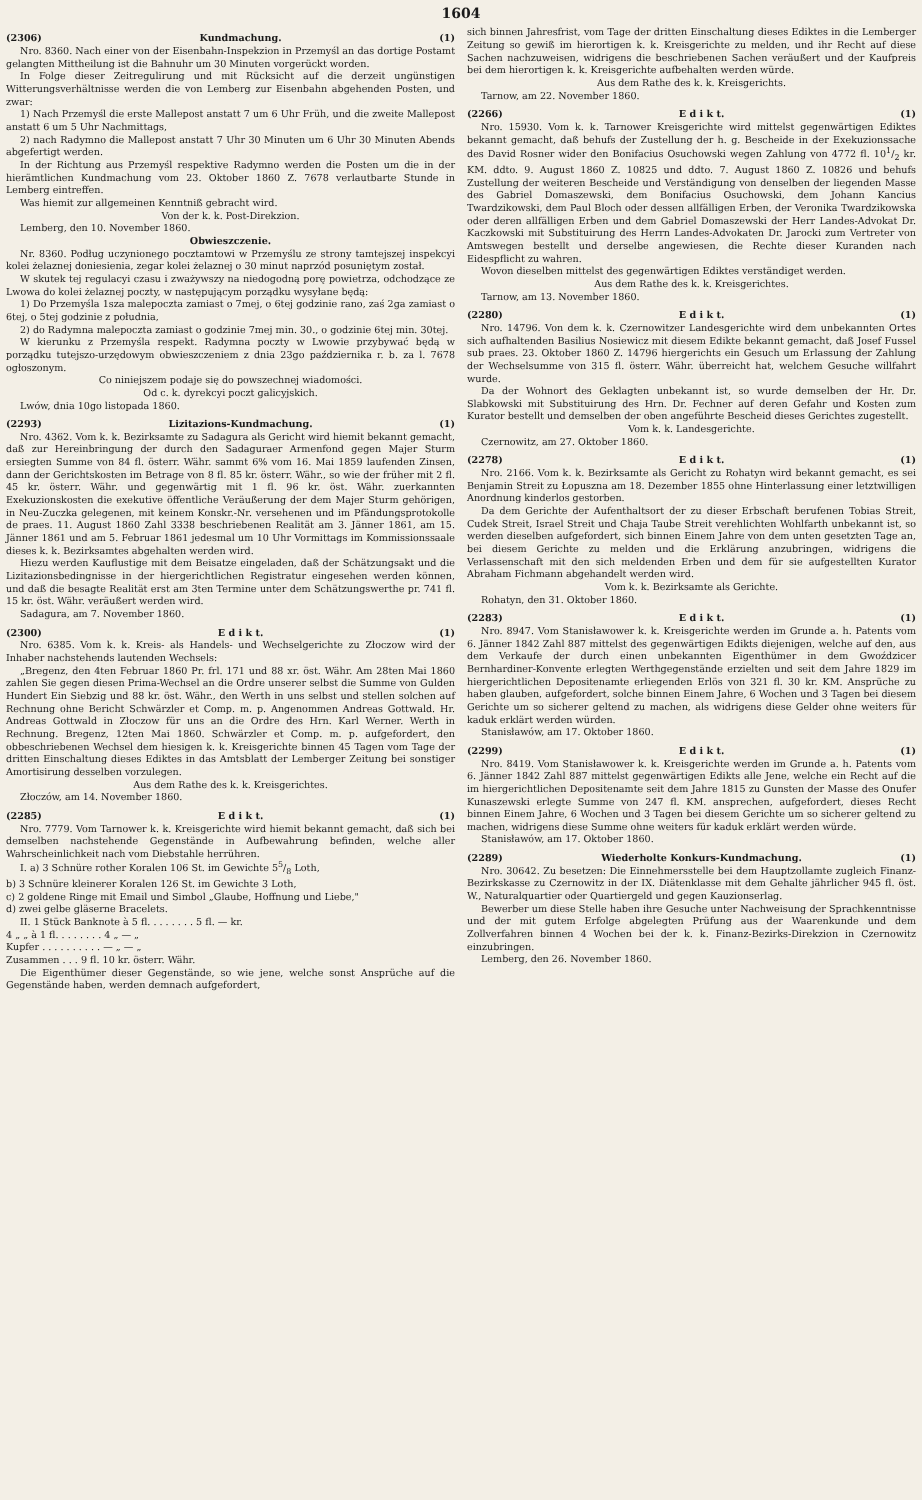1604
(2306) Kundmachung. (1)
Nro. 8360. Nach einer von der Eisenbahn-Inspekzion in Przemyśl an das dortige Postamt gelangten Mittheilung ist die Bahnuhr um 30 Minuten vorgerückt worden.
In Folge dieser Zeitregulirung und mit Rücksicht auf die derzeit ungünstigen Witterungsverhältnisse werden die von Lemberg zur Eisenbahn abgehenden Posten, und zwar:
1) Nach Przemyśl die erste Mallepost anstatt 7 um 6 Uhr Früh, und die zweite Mallepost anstatt 6 um 5 Uhr Nachmittags,
2) nach Radymno die Mallepost anstatt 7 Uhr 30 Minuten um 6 Uhr 30 Minuten Abends abgefertigt werden.
In der Richtung aus Przemyśl respektive Radymno werden die Posten um die in der hierämtlichen Kundmachung vom 23. Oktober 1860 Z. 7678 verlautbarte Stunde in Lemberg eintreffen.
Was hiemit zur allgemeinen Kenntniß gebracht wird.
Von der k. k. Post-Direkzion.
Lemberg, den 10. November 1860.
Obwieszczenie.
Nr. 8360. Podług uczynionego pocztamtowi w Przemyślu ze strony tamtejszej inspekcyi kolei żelaznej doniesienia, zegar kolei żelaznej o 30 minut naprzód posuniętym został.
W skutek tej regulacyi czasu i zważywszy na niedogodną porę powietrza, odchodzące ze Lwowa do kolei żelaznej poczty, w następującym porządku wysyłane będą:
1) Do Przemyśla 1sza malepoczta zamiast o 7mej, o 6tej godzinie rano, zaś 2ga zamiast o 6tej, o 5tej godzinie z południa,
2) do Radymna malepoczta zamiast o godzinie 7mej min. 30., o godzinie 6tej min. 30tej.
W kierunku z Przemyśla respekt. Radymna poczty w Lwowie przybywać będą w porządku tutejszo-urzędowym obwieszczeniem z dnia 23go października r. b. za l. 7678 ogłoszonym.
Co niniejszem podaje się do powszechnej wiadomości.
Od c. k. dyrekcyi poczt galicyjskich.
Lwów, dnia 10go listopada 1860.
(2293) Lizitazions-Kundmachung. (1)
Nro. 4362. Vom k. k. Bezirksamte zu Sadagura als Gericht wird hiemit bekannt gemacht, daß zur Hereinbringung der durch den Sadaguraer Armenfond gegen Majer Sturm ersiegten Summe von 84 fl. österr. Währ. sammt 6% vom 16. Mai 1859 laufenden Zinsen, dann der Gerichtskosten im Betrage von 8 fl. 85 kr. österr. Währ., so wie der früher mit 2 fl. 45 kr. österr. Währ. und gegenwärtig mit 1 fl. 96 kr. öst. Währ. zuerkannten Exekuzionskosten die exekutive öffentliche Veräußerung der dem Majer Sturm gehörigen, in Neu-Zuczka gelegenen, mit keinem Konskr.-Nr. versehenen und im Pfändungsprotokolle de praes. 11. August 1860 Zahl 3338 beschriebenen Realität am 3. Jänner 1861, am 15. Jänner 1861 und am 5. Februar 1861 jedesmal um 10 Uhr Vormittags im Kommissionssaale dieses k. k. Bezirksamtes abgehalten werden wird.
Hiezu werden Kauflustige mit dem Beisatze eingeladen, daß der Schätzungsakt und die Lizitazionsbedingnisse in der hiergerichtlichen Registratur eingesehen werden können, und daß die besagte Realität erst am 3ten Termine unter dem Schätzungswerthe pr. 741 fl. 15 kr. öst. Währ. veräußert werden wird.
Sadagura, am 7. November 1860.
(2300) E d i k t. (1)
Nro. 6385. Vom k. k. Kreis- als Handels- und Wechselgerichte zu Złoczow wird der Inhaber nachstehends lautenden Wechsels:
„Bregenz, den 4ten Februar 1860 Pr. frl. 171 und 88 xr. öst. Währ. Am 28ten Mai 1860 zahlen Sie gegen diesen Prima-Wechsel an die Ordre unserer selbst die Summe von Gulden Hundert Ein Siebzig und 88 kr. öst. Währ., den Werth in uns selbst und stellen solchen auf Rechnung ohne Bericht Schwärzler et Comp. m. p. Angenommen Andreas Gottwald. Hr. Andreas Gottwald in Złoczow für uns an die Ordre des Hrn. Karl Werner. Werth in Rechnung. Bregenz, 12ten Mai 1860. Schwärzler et Comp. m. p. aufgefordert, den obbeschriebenen Wechsel dem hiesigen k. k. Kreisgerichte binnen 45 Tagen vom Tage der dritten Einschaltung dieses Ediktes in das Amtsblatt der Lemberger Zeitung bei sonstiger Amortisirung desselben vorzulegen.
Aus dem Rathe des k. k. Kreisgerichtes.
Złoczów, am 14. November 1860.
(2285) E d i k t. (1)
Nro. 7779. Vom Tarnower k. k. Kreisgerichte wird hiemit bekannt gemacht, daß sich bei demselben nachstehende Gegenstände in Aufbewahrung befinden, welche aller Wahrscheinlichkeit nach vom Diebstahle herrühren.
I. a) 3 Schnüre rother Koralen 106 St. im Gewichte 55/8 Loth,
b) 3 Schnüre kleinerer Koralen 126 St. im Gewichte 3 Loth,
c) 2 goldene Ringe mit Email und Simbol „Glaube, Hoffnung und Liebe,"
d) zwei gelbe gläserne Bracelets.
II. 1 Stück Banknote à 5 fl. . . . . . . . 5 fl. — kr.
4 „ „ à 1 fl. . . . . . . . 4 „ — „
Kupfer . . . . . . . . . . — „ — „
Zusammen . . . 9 fl. 10 kr. österr. Währ.
Die Eigenthümer dieser Gegenstände, so wie jene, welche sonst Ansprüche auf die Gegenstände haben, werden demnach aufgefordert,
sich binnen Jahresfrist, vom Tage der dritten Einschaltung dieses Ediktes in die Lemberger Zeitung so gewiß im hierortigen k. k. Kreisgerichte zu melden, und ihr Recht auf diese Sachen nachzuweisen, widrigens die beschriebenen Sachen veräußert und der Kaufpreis bei dem hierortigen k. k. Kreisgerichte aufbehalten werden würde.
Aus dem Rathe des k. k. Kreisgerichts.
Tarnow, am 22. November 1860.
(2266) E d i k t. (1)
Nro. 15930. Vom k. k. Tarnower Kreisgerichte wird mittelst gegenwärtigen Ediktes bekannt gemacht, daß behufs der Zustellung der h. g. Bescheide in der Exekuzionssache des David Rosner wider den Bonifacius Osuchowski wegen Zahlung von 4772 fl. 101/2 kr. KM. ddto. 9. August 1860 Z. 10825 und ddto. 7. August 1860 Z. 10826 und behufs Zustellung der weiteren Bescheide und Verständigung von denselben der liegenden Masse des Gabriel Domaszewski, dem Bonifacius Osuchowski, dem Johann Kancius Twardzikowski, dem Paul Bloch oder dessen allfälligen Erben, der Veronika Twardzikowska oder deren allfälligen Erben und dem Gabriel Domaszewski der Herr Landes-Advokat Dr. Kaczkowski mit Substituirung des Herrn Landes-Advokaten Dr. Jarocki zum Vertreter von Amtswegen bestellt und derselbe angewiesen, die Rechte dieser Kuranden nach Eidespflicht zu wahren.
Wovon dieselben mittelst des gegenwärtigen Ediktes verständiget werden.
Aus dem Rathe des k. k. Kreisgerichtes.
Tarnow, am 13. November 1860.
(2280) E d i k t. (1)
Nro. 14796. Von dem k. k. Czernowitzer Landesgerichte wird dem unbekannten Ortes sich aufhaltenden Basilius Nosiewicz mit diesem Edikte bekannt gemacht, daß Josef Fussel sub praes. 23. Oktober 1860 Z. 14796 hiergerichts ein Gesuch um Erlassung der Zahlung der Wechselsumme von 315 fl. österr. Währ. überreicht hat, welchem Gesuche willfahrt wurde.
Da der Wohnort des Geklagten unbekannt ist, so wurde demselben der Hr. Dr. Slabkowski mit Substituirung des Hrn. Dr. Fechner auf deren Gefahr und Kosten zum Kurator bestellt und demselben der oben angeführte Bescheid dieses Gerichtes zugestellt.
Vom k. k. Landesgerichte.
Czernowitz, am 27. Oktober 1860.
(2278) E d i k t. (1)
Nro. 2166. Vom k. k. Bezirksamte als Gericht zu Rohatyn wird bekannt gemacht, es sei Benjamin Streit zu Łopuszna am 18. Dezember 1855 ohne Hinterlassung einer letztwilligen Anordnung kinderlos gestorben.
Da dem Gerichte der Aufenthaltsort der zu dieser Erbschaft berufenen Tobias Streit, Cudek Streit, Israel Streit und Chaja Taube Streit verehlichten Wohlfarth unbekannt ist, so werden dieselben aufgefordert, sich binnen Einem Jahre von dem unten gesetzten Tage an, bei diesem Gerichte zu melden und die Erklärung anzubringen, widrigens die Verlassenschaft mit den sich meldenden Erben und dem für sie aufgestellten Kurator Abraham Fichmann abgehandelt werden wird.
Vom k. k. Bezirksamte als Gerichte.
Rohatyn, den 31. Oktober 1860.
(2283) E d i k t. (1)
Nro. 8947. Vom Stanisławower k. k. Kreisgerichte werden im Grunde a. h. Patents vom 6. Jänner 1842 Zahl 887 mittelst des gegenwärtigen Edikts diejenigen, welche auf den, aus dem Verkaufe der durch einen unbekannten Eigenthümer in dem Gwoździcer Bernhardiner-Konvente erlegten Werthgegenstände erzielten und seit dem Jahre 1829 im hiergerichtlichen Depositenamte erliegenden Erlös von 321 fl. 30 kr. KM. Ansprüche zu haben glauben, aufgefordert, solche binnen Einem Jahre, 6 Wochen und 3 Tagen bei diesem Gerichte um so sicherer geltend zu machen, als widrigens diese Gelder ohne weiters für kaduk erklärt werden würden.
Stanisławów, am 17. Oktober 1860.
(2299) E d i k t. (1)
Nro. 8419. Vom Stanisławower k. k. Kreisgerichte werden im Grunde a. h. Patents vom 6. Jänner 1842 Zahl 887 mittelst gegenwärtigen Edikts alle Jene, welche ein Recht auf die im hiergerichtlichen Depositenamte seit dem Jahre 1815 zu Gunsten der Masse des Onufer Kunaszewski erlegte Summe von 247 fl. KM. ansprechen, aufgefordert, dieses Recht binnen Einem Jahre, 6 Wochen und 3 Tagen bei diesem Gerichte um so sicherer geltend zu machen, widrigens diese Summe ohne weiters für kaduk erklärt werden würde.
Stanisławów, am 17. Oktober 1860.
(2289) Wiederholte Konkurs-Kundmachung. (1)
Nro. 30642. Zu besetzen: Die Einnehmersstelle bei dem Hauptzollamte zugleich Finanz-Bezirkskasse zu Czernowitz in der IX. Diätenklasse mit dem Gehalte jährlicher 945 fl. öst. W., Naturalquartier oder Quartiergeld und gegen Kauzionserlag.
Bewerber um diese Stelle haben ihre Gesuche unter Nachweisung der Sprachkenntnisse und der mit gutem Erfolge abgelegten Prüfung aus der Waarenkunde und dem Zollverfahren binnen 4 Wochen bei der k. k. Finanz-Bezirks-Direkzion in Czernowitz einzubringen.
Lemberg, den 26. November 1860.